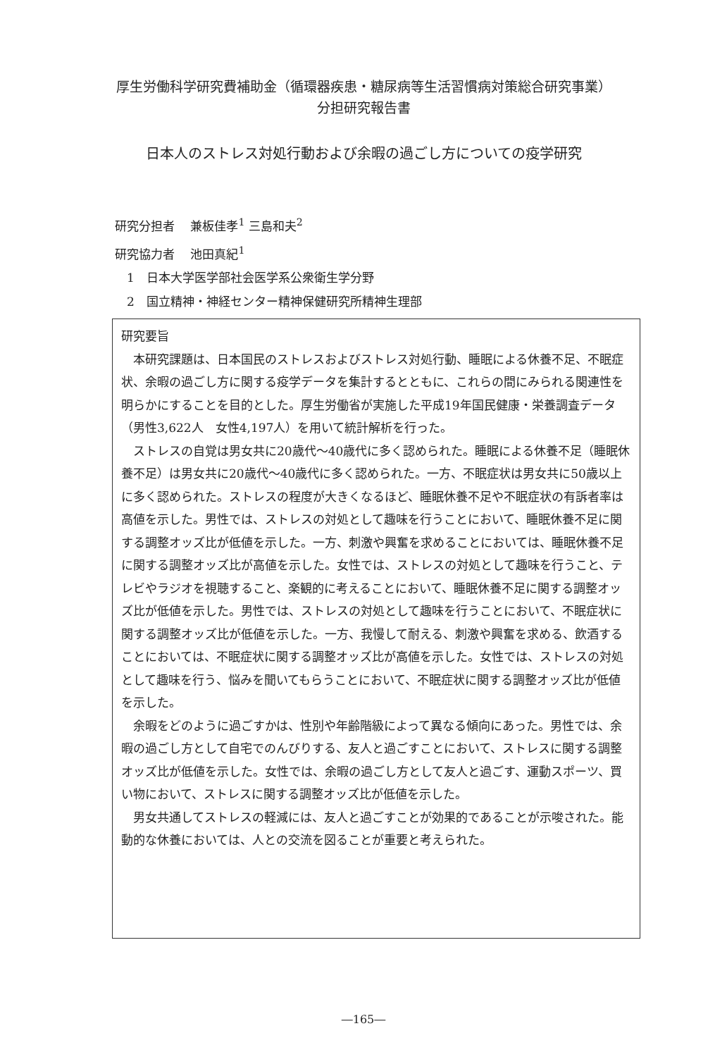厚生労働科学研究費補助金（循環器疾患・糖尿病等生活習慣病対策総合研究事業）
分担研究報告書
日本人のストレス対処行動および余暇の過ごし方についての疫学研究
研究分担者　 兼板佳孝<sup>1</sup> 三島和夫<sup>2</sup>
研究協力者　 池田真紀<sup>1</sup>
　1　日本大学医学部社会医学系公衆衛生学分野
　2　国立精神・神経センター精神保健研究所精神生理部
研究要旨
本研究課題は、日本国民のストレスおよびストレス対処行動、睡眠による休養不足、不眠症状、余暇の過ごし方に関する疫学データを集計するとともに、これらの間にみられる関連性を明らかにすることを目的とした。厚生労働省が実施した平成19年国民健康・栄養調査データ（男性3,622人　女性4,197人）を用いて統計解析を行った。
ストレスの自覚は男女共に20歳代～40歳代に多く認められた。睡眠による休養不足（睡眠休養不足）は男女共に20歳代～40歳代に多く認められた。一方、不眠症状は男女共に50歳以上に多く認められた。ストレスの程度が大きくなるほど、睡眠休養不足や不眠症状の有訴者率は高値を示した。男性では、ストレスの対処として趣味を行うことにおいて、睡眠休養不足に関する調整オッズ比が低値を示した。一方、刺激や興奮を求めることにおいては、睡眠休養不足に関する調整オッズ比が高値を示した。女性では、ストレスの対処として趣味を行うこと、テレビやラジオを視聴すること、楽観的に考えることにおいて、睡眠休養不足に関する調整オッズ比が低値を示した。男性では、ストレスの対処として趣味を行うことにおいて、不眠症状に関する調整オッズ比が低値を示した。一方、我慢して耐える、刺激や興奮を求める、飲酒することにおいては、不眠症状に関する調整オッズ比が高値を示した。女性では、ストレスの対処として趣味を行う、悩みを聞いてもらうことにおいて、不眠症状に関する調整オッズ比が低値を示した。
余暇をどのように過ごすかは、性別や年齢階級によって異なる傾向にあった。男性では、余暇の過ごし方として自宅でのんびりする、友人と過ごすことにおいて、ストレスに関する調整オッズ比が低値を示した。女性では、余暇の過ごし方として友人と過ごす、運動スポーツ、買い物において、ストレスに関する調整オッズ比が低値を示した。
男女共通してストレスの軽減には、友人と過ごすことが効果的であることが示唆された。能動的な休養においては、人との交流を図ることが重要と考えられた。
―165―